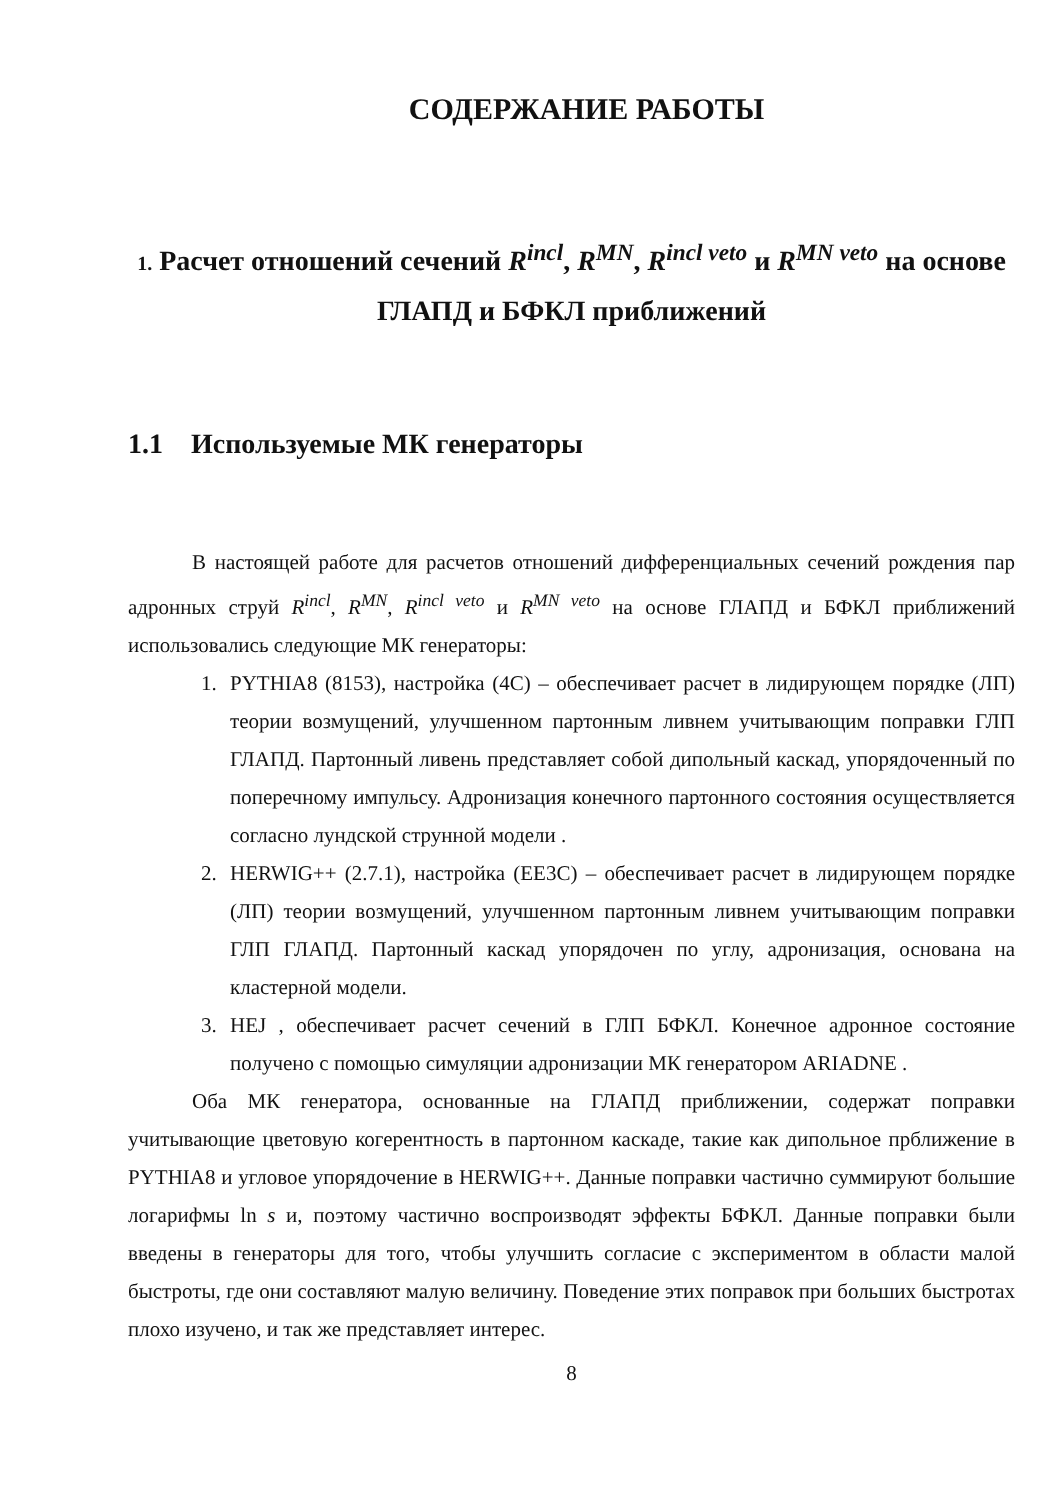СОДЕРЖАНИЕ РАБОТЫ
1. Расчет отношений сечений R<sup>incl</sup>, R<sup>MN</sup>, R<sup>incl veto</sup> и R<sup>MN veto</sup> на основе ГЛАПД и БФКЛ приближений
1.1 Используемые МК генераторы
В настоящей работе для расчетов отношений дифференциальных сечений рождения пар адронных струй R<sup>incl</sup>, R<sup>MN</sup>, R<sup>incl veto</sup> и R<sup>MN veto</sup> на основе ГЛАПД и БФКЛ приближений использовались следующие МК генераторы:
1. PYTHIA8 (8153), настройка (4C) – обеспечивает расчет в лидирующем порядке (ЛП) теории возмущений, улучшенном партонным ливнем учитывающим поправки ГЛП ГЛАПД. Партонный ливень представляет собой дипольный каскад, упорядоченный по поперечному импульсу. Адронизация конечного партонного состояния осуществляется согласно лундской струнной модели .
2. HERWIG++ (2.7.1), настройка (EE3C) – обеспечивает расчет в лидирующем порядке (ЛП) теории возмущений, улучшенном партонным ливнем учитывающим поправки ГЛП ГЛАПД. Партонный каскад упорядочен по углу, адронизация, основана на кластерной модели.
3. HEJ , обеспечивает расчет сечений в ГЛП БФКЛ. Конечное адронное состояние получено с помощью симуляции адронизации МК генератором ARIADNE .
Оба МК генератора, основанные на ГЛАПД приближении, содержат поправки учитывающие цветовую когерентность в партонном каскаде, такие как дипольное прближение в PYTHIA8 и угловое упорядочение в HERWIG++. Данные поправки частично суммируют большие логарифмы ln s и, поэтому частично воспроизводят эффекты БФКЛ. Данные поправки были введены в генераторы для того, чтобы улучшить согласие с экспериментом в области малой быстроты, где они составляют малую величину. Поведение этих поправок при больших быстротах плохо изучено, и так же представляет интерес.
8